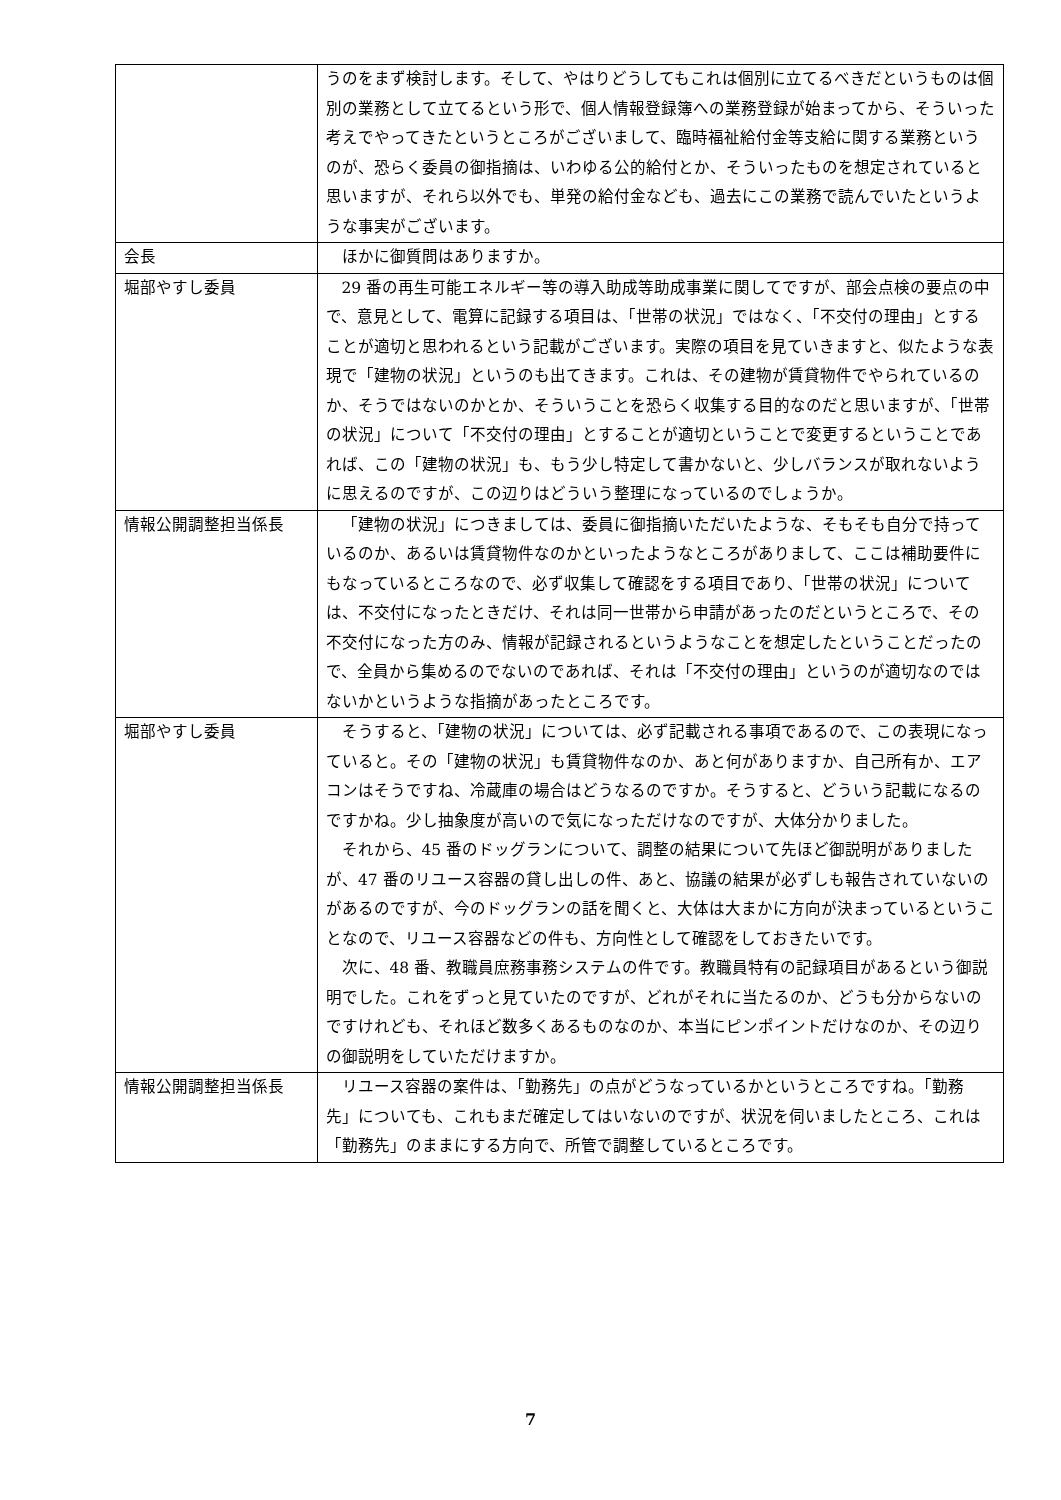| | うのをまず検討します。そして、やはりどうしてもこれは個別に立てるべきだというものは個別の業務として立てるという形で、個人情報登録簿への業務登録が始まってから、そういった考えでやってきたというところがございまして、臨時福祉給付金等支給に関する業務というのが、恐らく委員の御指摘は、いわゆる公的給付とか、そういったものを想定されていると思いますが、それら以外でも、単発の給付金なども、過去にこの業務で読んでいたというような事実がございます。 |
| 会長 | ほかに御質問はありますか。 |
| 堀部やすし委員 | 29 番の再生可能エネルギー等の導入助成等助成事業に関してですが、部会点検の要点の中で、意見として、電算に記録する項目は、「世帯の状況」ではなく、「不交付の理由」とすることが適切と思われるという記載がございます。実際の項目を見ていきますと、似たような表現で「建物の状況」というのも出てきます。これは、その建物が賃貸物件でやられているのか、そうではないのかとか、そういうことを恐らく収集する目的なのだと思いますが、「世帯の状況」について「不交付の理由」とすることが適切ということで変更するということであれば、この「建物の状況」も、もう少し特定して書かないと、少しバランスが取れないように思えるのですが、この辺りはどういう整理になっているのでしょうか。 |
| 情報公開調整担当係長 | 「建物の状況」につきましては、委員に御指摘いただいたような、そもそも自分で持っているのか、あるいは賃貸物件なのかといったようなところがありまして、ここは補助要件にもなっているところなので、必ず収集して確認をする項目であり、「世帯の状況」については、不交付になったときだけ、それは同一世帯から申請があったのだというところで、その不交付になった方のみ、情報が記録されるというようなことを想定したということだったので、全員から集めるのでないのであれば、それは「不交付の理由」というのが適切なのではないかというような指摘があったところです。 |
| 堀部やすし委員 | そうすると、「建物の状況」については、必ず記載される事項であるので、この表現になっていると。その「建物の状況」も賃貸物件なのか、あと何がありますか、自己所有か、エアコンはそうですね、冷蔵庫の場合はどうなるのですか。そうすると、どういう記載になるのですかね。少し抽象度が高いので気になっただけなのですが、大体分かりました。 それから、45 番のドッグランについて、調整の結果について先ほど御説明がありましたが、47 番のリユース容器の貸し出しの件、あと、協議の結果が必ずしも報告されていないのがあるのですが、今のドッグランの話を聞くと、大体は大まかに方向が決まっているということなので、リユース容器などの件も、方向性として確認をしておきたいです。 次に、48 番、教職員庶務事務システムの件です。教職員特有の記録項目があるという御説明でした。これをずっと見ていたのですが、どれがそれに当たるのか、どうも分からないのですけれども、それほど数多くあるものなのか、本当にピンポイントだけなのか、その辺りの御説明をしていただけますか。 |
| 情報公開調整担当係長 | リユース容器の案件は、「勤務先」の点がどうなっているかというところですね。「勤務先」についても、これもまだ確定してはいないのですが、状況を伺いましたところ、これは「勤務先」のままにする方向で、所管で調整しているところです。 |
7